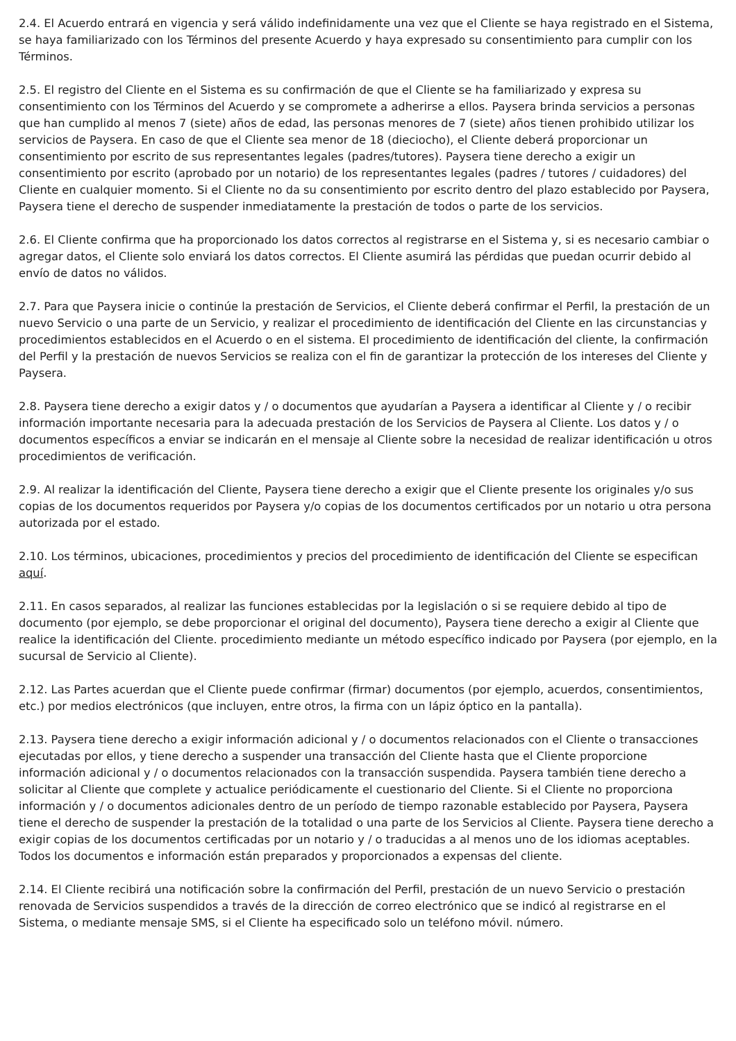2.4. El Acuerdo entrará en vigencia y será válido indefinidamente una vez que el Cliente se haya registrado en el Sistema, se haya familiarizado con los Términos del presente Acuerdo y haya expresado su consentimiento para cumplir con los Términos.
2.5. El registro del Cliente en el Sistema es su confirmación de que el Cliente se ha familiarizado y expresa su consentimiento con los Términos del Acuerdo y se compromete a adherirse a ellos. Paysera brinda servicios a personas que han cumplido al menos 7 (siete) años de edad, las personas menores de 7 (siete) años tienen prohibido utilizar los servicios de Paysera. En caso de que el Cliente sea menor de 18 (dieciocho), el Cliente deberá proporcionar un consentimiento por escrito de sus representantes legales (padres/tutores). Paysera tiene derecho a exigir un consentimiento por escrito (aprobado por un notario) de los representantes legales (padres / tutores / cuidadores) del Cliente en cualquier momento. Si el Cliente no da su consentimiento por escrito dentro del plazo establecido por Paysera, Paysera tiene el derecho de suspender inmediatamente la prestación de todos o parte de los servicios.
2.6. El Cliente confirma que ha proporcionado los datos correctos al registrarse en el Sistema y, si es necesario cambiar o agregar datos, el Cliente solo enviará los datos correctos. El Cliente asumirá las pérdidas que puedan ocurrir debido al envío de datos no válidos.
2.7. Para que Paysera inicie o continúe la prestación de Servicios, el Cliente deberá confirmar el Perfil, la prestación de un nuevo Servicio o una parte de un Servicio, y realizar el procedimiento de identificación del Cliente en las circunstancias y procedimientos establecidos en el Acuerdo o en el sistema. El procedimiento de identificación del cliente, la confirmación del Perfil y la prestación de nuevos Servicios se realiza con el fin de garantizar la protección de los intereses del Cliente y Paysera.
2.8. Paysera tiene derecho a exigir datos y / o documentos que ayudarían a Paysera a identificar al Cliente y / o recibir información importante necesaria para la adecuada prestación de los Servicios de Paysera al Cliente. Los datos y / o documentos específicos a enviar se indicarán en el mensaje al Cliente sobre la necesidad de realizar identificación u otros procedimientos de verificación.
2.9. Al realizar la identificación del Cliente, Paysera tiene derecho a exigir que el Cliente presente los originales y/o sus copias de los documentos requeridos por Paysera y/o copias de los documentos certificados por un notario u otra persona autorizada por el estado.
2.10. Los términos, ubicaciones, procedimientos y precios del procedimiento de identificación del Cliente se especifican aquí.
2.11. En casos separados, al realizar las funciones establecidas por la legislación o si se requiere debido al tipo de documento (por ejemplo, se debe proporcionar el original del documento), Paysera tiene derecho a exigir al Cliente que realice la identificación del Cliente. procedimiento mediante un método específico indicado por Paysera (por ejemplo, en la sucursal de Servicio al Cliente).
2.12. Las Partes acuerdan que el Cliente puede confirmar (firmar) documentos (por ejemplo, acuerdos, consentimientos, etc.) por medios electrónicos (que incluyen, entre otros, la firma con un lápiz óptico en la pantalla).
2.13. Paysera tiene derecho a exigir información adicional y / o documentos relacionados con el Cliente o transacciones ejecutadas por ellos, y tiene derecho a suspender una transacción del Cliente hasta que el Cliente proporcione información adicional y / o documentos relacionados con la transacción suspendida. Paysera también tiene derecho a solicitar al Cliente que complete y actualice periódicamente el cuestionario del Cliente. Si el Cliente no proporciona información y / o documentos adicionales dentro de un período de tiempo razonable establecido por Paysera, Paysera tiene el derecho de suspender la prestación de la totalidad o una parte de los Servicios al Cliente. Paysera tiene derecho a exigir copias de los documentos certificadas por un notario y / o traducidas a al menos uno de los idiomas aceptables. Todos los documentos e información están preparados y proporcionados a expensas del cliente.
2.14. El Cliente recibirá una notificación sobre la confirmación del Perfil, prestación de un nuevo Servicio o prestación renovada de Servicios suspendidos a través de la dirección de correo electrónico que se indicó al registrarse en el Sistema, o mediante mensaje SMS, si el Cliente ha especificado solo un teléfono móvil. número.